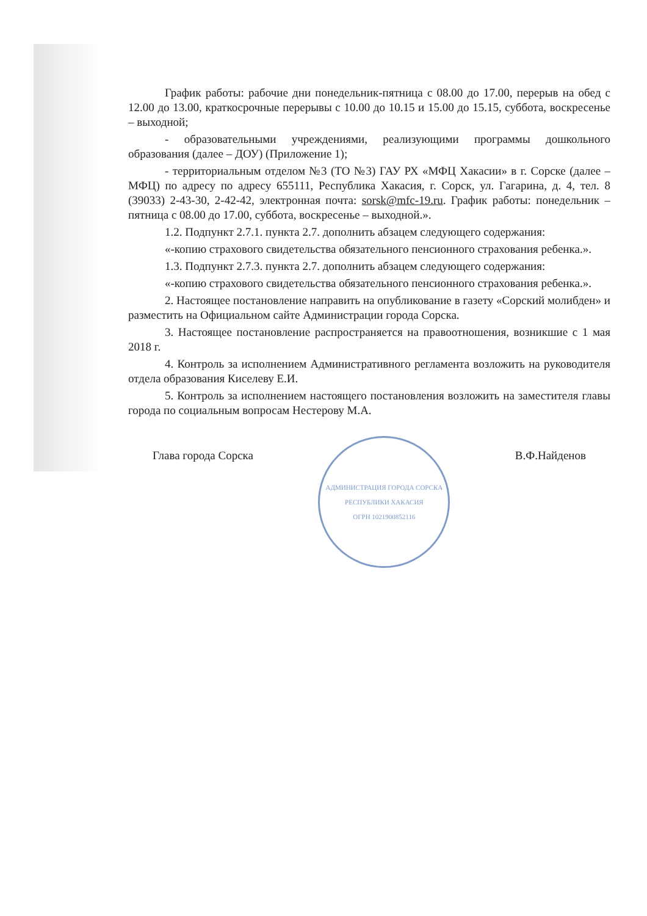График работы: рабочие дни понедельник-пятница с 08.00 до 17.00, перерыв на обед с 12.00 до 13.00, краткосрочные перерывы с 10.00 до 10.15 и 15.00 до 15.15, суббота, воскресенье – выходной;
- образовательными учреждениями, реализующими программы дошкольного образования (далее – ДОУ) (Приложение 1);
- территориальным отделом №3 (ТО №3) ГАУ РХ «МФЦ Хакасии» в г. Сорске (далее – МФЦ) по адресу по адресу 655111, Республика Хакасия, г. Сорск, ул. Гагарина, д. 4, тел. 8 (39033) 2-43-30, 2-42-42, электронная почта: sorsk@mfc-19.ru. График работы: понедельник – пятница с 08.00 до 17.00, суббота, воскресенье – выходной.».
1.2. Подпункт 2.7.1. пункта 2.7. дополнить абзацем следующего содержания:
«-копию страхового свидетельства обязательного пенсионного страхования ребенка.».
1.3. Подпункт 2.7.3. пункта 2.7. дополнить абзацем следующего содержания:
«-копию страхового свидетельства обязательного пенсионного страхования ребенка.».
2. Настоящее постановление направить на опубликование в газету «Сорский молибден» и разместить на Официальном сайте Администрации города Сорска.
3. Настоящее постановление распространяется на правоотношения, возникшие с 1 мая 2018 г.
4. Контроль за исполнением Административного регламента возложить на руководителя отдела образования Киселеву Е.И.
5. Контроль за исполнением настоящего постановления возложить на заместителя главы города по социальным вопросам Нестерову М.А.
Глава города Сорска
АДМИНИСТРАЦИЯ ГОРОДА СОРСКА РЕСПУБЛИКИ ХАКАСИЯ
ОГРН 1021900852116
В.Ф.Найденов